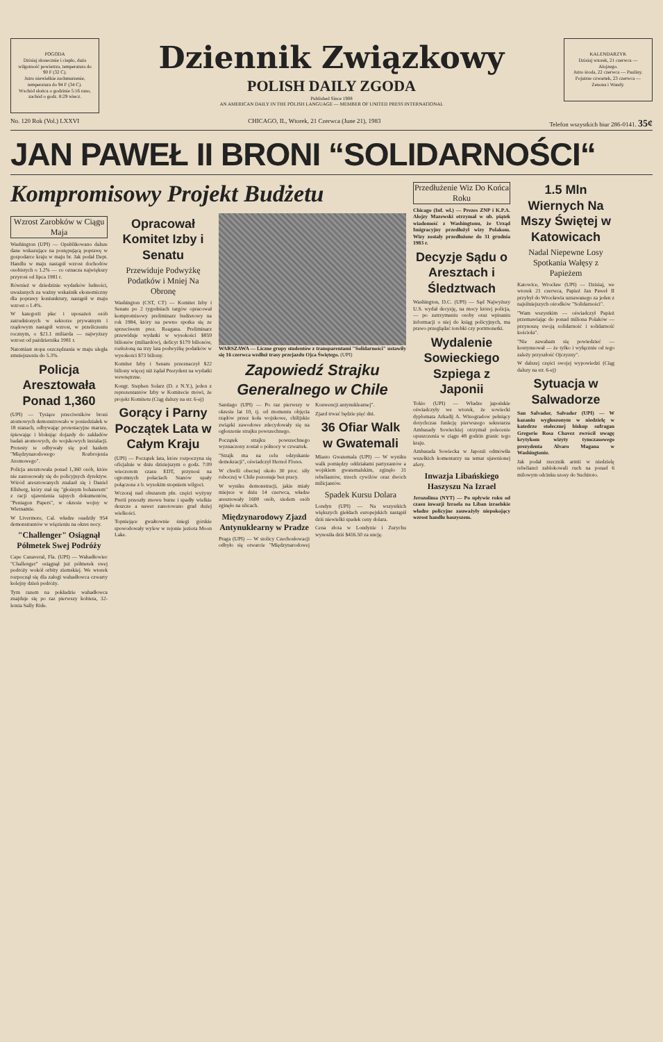POGODA
Dzisiaj słonecznie i ciepło, duża wilgotność powietrza, temperatura do 90 F (32 C).
Jutro niewielkie zachmurzenie, temperatura do 94 F (34 C).
Wschód słońca o godzinie 5:16 rano, zachód o godz. 8:29 wiecz.
Dziennik Związkowy
POLISH DAILY ZGODA
Published Since 1908
AN AMERICAN DAILY IN THE POLISH LANGUAGE — MEMBER OF UNITED PRESS INTERNATIONAL
KALENDARZYK
Dzisiaj wtorek, 21 czerwca — Alojzego.
Jutro środa, 22 czerwca — Pauliny.
Pojutrze czwartek, 23 czerwca — Zenona i Wandy.
No. 120 Rok (Vol.) LXXVI CHICAGO, IL, Wtorek, 21 Czerwca (June 21), 1983 Telefon wszystkich biur 286-0141. 35¢
JAN PAWEŁ II BRONI “SOLIDARNOŚCI“
Kompromisowy Projekt Budżetu
Wzrost Zarobków w Ciągu Maja
Washington (UPI) — Opublikowano dalsze dane wskazujące na postępującą poprawę w gospodarce kraju w maju br. Jak podał Dept. Handlu w maju nastąpił wzrost dochodów osobistych o 1.2% — co oznacza największy przyrost od lipca 1981 r.
Również w dziedzinie wydatków ludności, uważanych za ważny wskaźnik ekonomiczny dla poprawy koniunktury, nastąpił w maju wzrost o 1.4%.
W kategorii płac i uposażeń osób zatrudnionych w sektorze prywatnym i rządowym nastąpił wzrost, w przeliczeniu rocznym, o $21.1 miliarda — najwyższy wzrost od października 1981 r.
Natomiast stopa oszczędzania w maju uległa zmniejszeniu do 5.3%.
Policja Aresztowała Ponad 1,360
(UPI) — Tysiące przeciwników broni atomowych demonstrowało w poniedziałek w 18 stanach, odbywając protestacyjne marsze, śpiewając i blokując dojazdy do zakładów badań atomowych, do wojskowych instalacji. Protesty te odbywały się pod hasłem "Międzynarodowego Rozbrojenia Atomowego".
Policja aresztowała ponad 1,360 osób, które nie zastosowały się do policyjnych dyrektyw. Wśród aresztowanych znalazł się i Daniel Ellsberg, który stał się "głośnym bohaterem" z racji ujawnienia tajnych dokumentów, "Pentagon Papers", w okresie wojny w Wietnamie.
W Livermore, Cal. władze osadziły 954 demonstrantów w więzieniu na okres nocy.
"Challenger" Osiągnął Półmetek Swej Podróży
Cape Canaveral, Fla. (UPI) — Wahadłowiec "Challenger" osiągnął już półmetek swej podróży wokół orbity ziemskiej. We wtorek rozpoczął się dla załogi wahadłowca czwarty kolejny dzień podróży.
Tym razem na pokładzie wahadłowca znajduje się po raz pierwszy kobieta, 32-letnia Sally Ride.
Opracował Komitet Izby i Senatu
Przewiduje Podwyżkę Podatków i Mniej Na Obronę
Washington (CST, CT) — Komitet Izby i Senatu po 2 tygodniach targów opracował kompromisowy preliminarz budżetowy na rok 1984, który na pewno spotka się ze sprzeciwem prez. Reagana. Preliminarz przewiduje wydatki w wysokości $859 bilionów (miliardów), deficyt $179 bilionów, rozłożoną na trzy lata podwyżkę podatków w wysokości $73 biliony.
Komitet Izby i Senatu przeznaczył $22 biliony więcej niż żądał Prezydent na wydatki wewnętrzne.
Kongr. Stephen Solarz (D. z N.Y.), jeden z reprezentantów Izby w Komitecie mówi, że projekt Komitetu (Ciąg dalszy na str. 6-ej)
Gorący i Parny Początek Lata w Całym Kraju
(UPI) — Początek lata, które rozpoczyna się oficjalnie w dniu dzisiejszym o godz. 7:09 wieczorem czasu EDT, przynosi na ogromnych połaciach Stanów upały połączone z b. wysokim stopniem wilgoci.
Wczoraj nad obszarem płn. części wyżyny Prerii przeszły znowu burze i spadły wielkie deszcze a nawet zanotowano grad dużej wielkości.
Topniejące gwałtownie śniegi górskie spowodowały wylew w rejonie jeziora Moon Lake.
WARSZAWA — Liczne grupy studentów z transparentami "Solidarności" ustawiły się 16 czerwca wzdłuż trasy przejazdu Ojca Świętego. (UPI)
Zapowiedź Strajku Generalnego w Chile
Santiago (UPI) — Po raz pierwszy w okresie lat 10, tj. od momentu objęcia rządów przez koła wojskowe, chilijskie związki zawodowe zdecydowały się na ogłoszenie strajku powszechnego.
Początek strajku powszechnego wyznaczony został o północy w czwartek.
"Strajk ma na celu odzyskanie demokracji", oświadczył Hernol Flores.
W chwili obecnej około 30 proc. siły roboczej w Chile pozostaje bez pracy.
W wyniku demonstracji, jakie miały miejsce w dniu 14 czerwca, władze aresztowały 1600 osób, siedem osób zginęło na ulicach.
Międzynarodowy Zjazd Antynuklearny w Pradze
Praga (UPI) — W stolicy Czechosłowacji odbyło się otwarcie "Międzynarodowej Konwencji antynuklearnej".
Zjazd trwać będzie pięć dni.
36 Ofiar Walk w Gwatemali
Miasto Gwatemala (UPI) — W wyniku walk pomiędzy oddziałami partyzantów a wojskiem gwatemalskim, zginęło 31 rebeliantów, trzech cywilów oraz dwóch milicjantów.
Spadek Kursu Dolara
Londyn (UPI) — Na wszystkich większych giełdach europejskich nastąpił dziś niewielki spadek ceny dolara.
Cena złota w Londynie i Zurychu wynosiła dziś $416.50 za uncję.
Przedłużenie Wiz Do Końca Roku
Chicago (Inf. wł.) — Prezes ZNP i K.P.A. Alojzy Mazewski otrzymał w ub. piątek wiadomość z Washingtonu, że Urząd Imigracyjny przedłużył wizy Polakom. Wizy zostały przedłużone do 31 grudnia 1983 r.
Decyzje Sądu o Aresztach i Śledztwach
Washington, D.C. (UPI) — Sąd Najwyższy U.S. wydał decyzję, na mocy której policja, — po zatrzymaniu osoby oraz wpisaniu informacji o niej do ksiąg policyjnych, ma prawo przeglądać torebki czy portmonetki.
Wydalenie Sowieckiego Szpiega z Japonii
Tokio (UPI) — Władze japońskie oświadczyły we wtorek, że sowiecki dyplomata Arkadij A. Winogradow pełniący dotychczas funkcję pierwszego sekretarza Ambasady Sowieckiej otrzymał polecenie opuszczenia w ciągu 48 godzin granic tego kraju.
Ambasada Sowiecka w Japonii odmówiła wszelkich komentarzy na temat ujawnionej afery.
Inwazja Libańskiego Haszyszu Na Izrael
Jerozolima (NYT) — Po upływie roku od czasu inwazji Izraela na Liban izraelskie władze policyjne zauważyły niepokojący wzrost handlu haszyszem.
1.5 Mln Wiernych Na Mszy Świętej w Katowicach
Nadal Niepewne Losy Spotkania Wałęsy z Papieżem
Katowice, Wrocław (UPI) — Dzisiaj, we wtorek 21 czerwca, Papież Jan Paweł II przybył do Wrocławia uznawanego za jeden z najsilniejszych ośrodków "Solidarności".
"Wam wszystkim — oświadczył Papież przemawiając do ponad miliona Polaków — przynoszę swoją solidarność i solidarność kościoła".
"Nie zawaham się powiedzieć — kontynuował — że tylko i wyłącznie od tego zależy przyszłość Ojczyzny".
W dalszej części swojej wypowiedzi (Ciąg dalszy na str. 6-ej)
Sytuacja w Salwadorze
San Salvador, Salvador (UPI) — W kazaniu wygłoszonym w niedzielę w katedrze stołecznej biskup sufragan Gregorio Rosa Chavez zwrócił uwagę krytykom wizyty tymczasowego prezydenta Alvaro Magana w Washingtonie.
Jak podał rzecznik armii w niedzielę rebelianci zablokowali ruch na ponad 6 milowym odcinku szosy do Suchitoto.